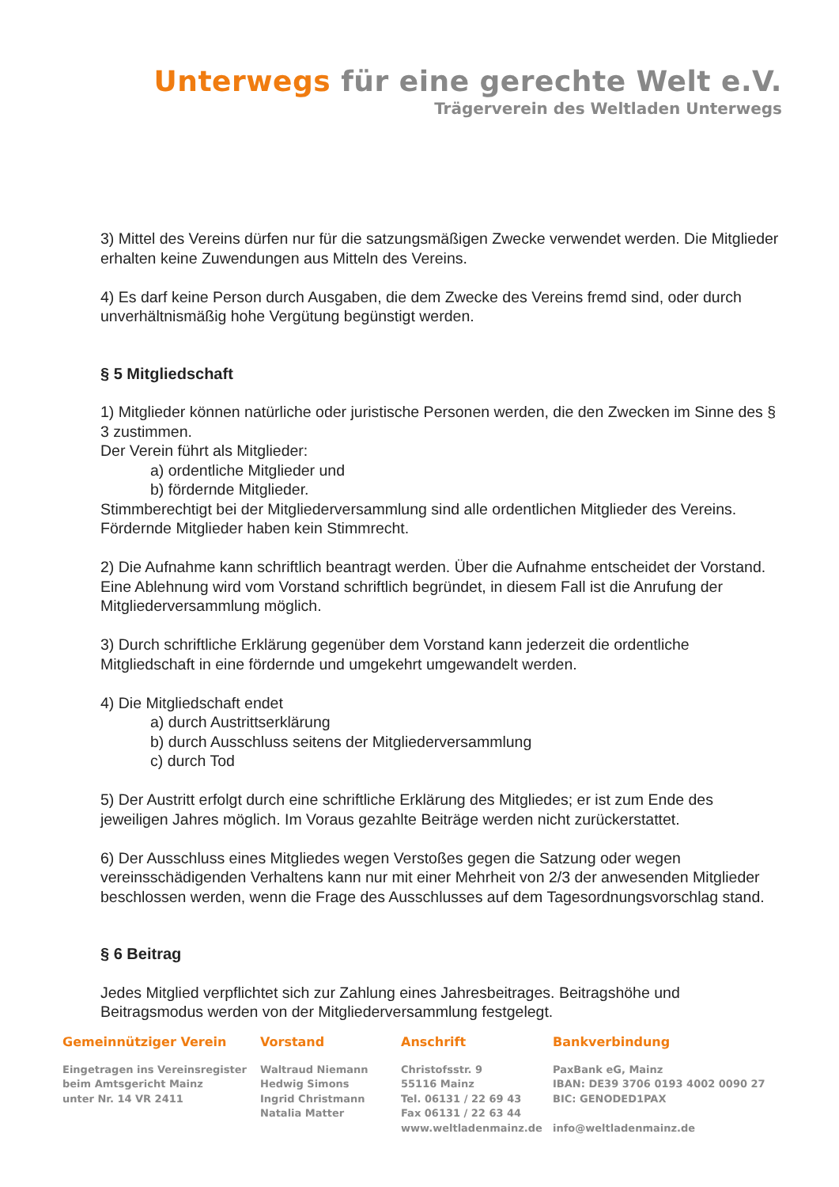Unterwegs für eine gerechte Welt e.V.
Trägerverein des Weltladen Unterwegs
3) Mittel des Vereins dürfen nur für die satzungsmäßigen Zwecke verwendet werden. Die Mitglieder erhalten keine Zuwendungen aus Mitteln des Vereins.
4) Es darf keine Person durch Ausgaben, die dem Zwecke des Vereins fremd sind, oder durch unverhältnismäßig hohe Vergütung begünstigt werden.
§ 5 Mitgliedschaft
1) Mitglieder können natürliche oder juristische Personen werden, die den Zwecken im Sinne des § 3 zustimmen.
Der Verein führt als Mitglieder:
a) ordentliche Mitglieder und
b) fördernde Mitglieder.
Stimmberechtigt bei der Mitgliederversammlung sind alle ordentlichen Mitglieder des Vereins. Fördernde Mitglieder haben kein Stimmrecht.
2) Die Aufnahme kann schriftlich beantragt werden. Über die Aufnahme entscheidet der Vorstand. Eine Ablehnung wird vom Vorstand schriftlich begründet, in diesem Fall ist die Anrufung der Mitgliederversammlung möglich.
3) Durch schriftliche Erklärung gegenüber dem Vorstand kann jederzeit die ordentliche Mitgliedschaft in eine fördernde und umgekehrt umgewandelt werden.
4) Die Mitgliedschaft endet
a) durch Austrittserklärung
b) durch Ausschluss seitens der Mitgliederversammlung
c) durch Tod
5) Der Austritt erfolgt durch eine schriftliche Erklärung des Mitgliedes; er ist zum Ende des jeweiligen Jahres möglich. Im Voraus gezahlte Beiträge werden nicht zurückerstattet.
6) Der Ausschluss eines Mitgliedes wegen Verstoßes gegen die Satzung oder wegen vereinsschädigenden Verhaltens kann nur mit einer Mehrheit von 2/3 der anwesenden Mitglieder beschlossen werden, wenn die Frage des Ausschlusses auf dem Tagesordnungsvorschlag stand.
§ 6 Beitrag
Jedes Mitglied verpflichtet sich zur Zahlung eines Jahresbeitrages. Beitragshöhe und Beitragsmodus werden von der Mitgliederversammlung festgelegt.
Gemeinnütziger Verein
Eingetragen ins Vereinsregister
beim Amtsgericht Mainz
unter Nr. 14 VR 2411
Vorstand
Waltraud Niemann
Hedwig Simons
Ingrid Christmann
Natalia Matter
Anschrift
Christofsstr. 9
55116 Mainz
Tel. 06131 / 22 69 43
Fax 06131 / 22 63 44
www.weltladenmainz.de
Bankverbindung
PaxBank eG, Mainz
IBAN: DE39 3706 0193 4002 0090 27
BIC: GENODED1PAX
info@weltladenmainz.de